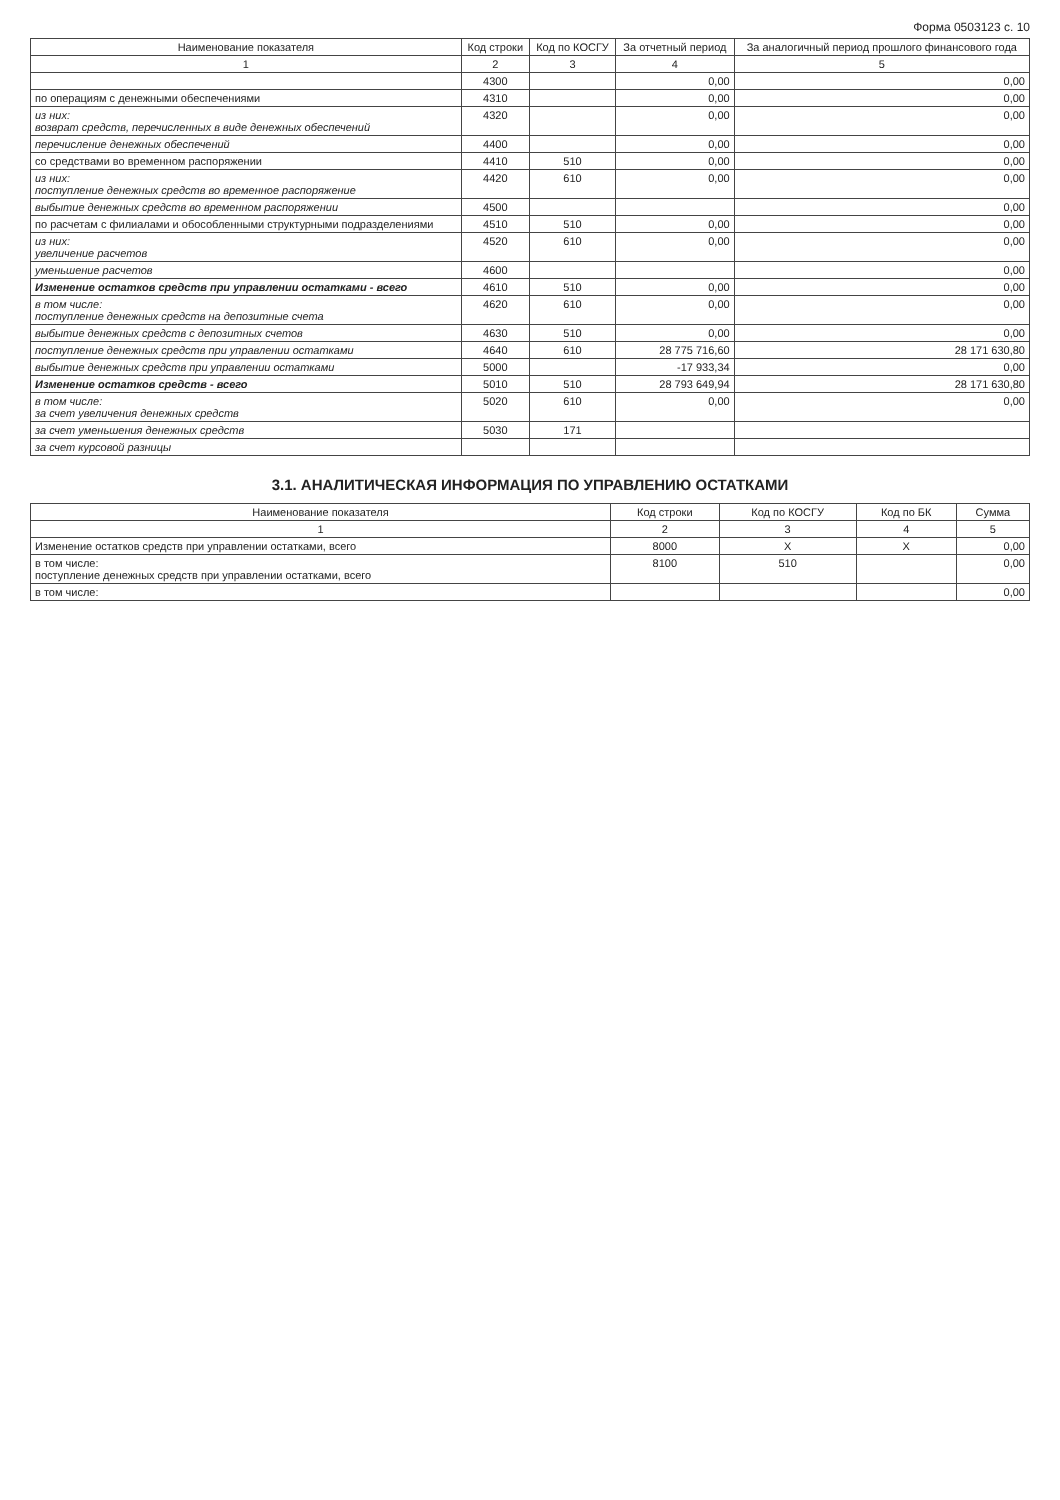Форма 0503123 с. 10
| Наименование показателя | Код строки | Код по КОСГУ | За отчетный период | За аналогичный период прошлого финансового года |
| --- | --- | --- | --- | --- |
| 1 | 2 | 3 | 4 | 5 |
| | 4300 | | 0,00 | 0,00 |
| по операциям с денежными обеспечениями | 4310 | | 0,00 | 0,00 |
| из них: возврат средств, перечисленных в виде денежных обеспечений | 4320 | | 0,00 | 0,00 |
| перечисление денежных обеспечений | 4400 | | 0,00 | 0,00 |
| со средствами во временном распоряжении | 4410 | 510 | 0,00 | 0,00 |
| из них: поступление денежных средств во временное распоряжение | 4420 | 610 | 0,00 | 0,00 |
| выбытие денежных средств во временном распоряжении | 4500 | | | 0,00 |
| по расчетам с филиалами и обособленными структурными подразделениями | 4510 | 510 | 0,00 | 0,00 |
| из них: увеличение расчетов | 4520 | 610 | 0,00 | 0,00 |
| уменьшение расчетов | 4600 | | | 0,00 |
| Изменение остатков средств при управлении остатками - всего | 4610 | 510 | 0,00 | 0,00 |
| в том числе: поступление денежных средств на депозитные счета | 4620 | 610 | 0,00 | 0,00 |
| выбытие денежных средств с депозитных счетов | 4630 | 510 | 0,00 | 0,00 |
| поступление денежных средств при управлении остатками | 4640 | 610 | 28 775 716,60 | 28 171 630,80 |
| выбытие денежных средств при управлении остатками | 5000 | | -17 933,34 | 0,00 |
| Изменение остатков средств - всего | 5010 | 510 | 28 793 649,94 | 28 171 630,80 |
| в том числе: за счет увеличения денежных средств | 5020 | 610 | 0,00 | 0,00 |
| за счет уменьшения денежных средств | 5030 | 171 | | |
| за счет курсовой разницы | | | | |
3.1. АНАЛИТИЧЕСКАЯ ИНФОРМАЦИЯ ПО УПРАВЛЕНИЮ ОСТАТКАМИ
| Наименование показателя | Код строки | Код по КОСГУ | Код по БК | Сумма |
| --- | --- | --- | --- | --- |
| 1 | 2 | 3 | 4 | 5 |
| Изменение остатков средств при управлении остатками, всего | 8000 | X | X | 0,00 |
| в том числе: поступление денежных средств при управлении остатками, всего | 8100 | 510 | | 0,00 |
| в том числе: | | | | 0,00 |